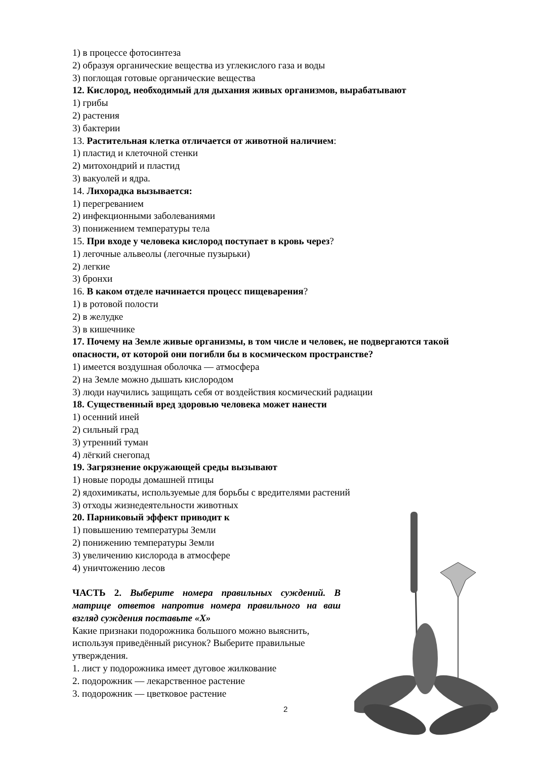1) в процессе фотосинтеза
2) образуя органические вещества из углекислого газа и воды
3) поглощая готовые органические вещества
12. Кислород, необходимый для дыхания живых организмов, вырабатывают
1) грибы
2) растения
3) бактерии
13. Растительная клетка отличается от животной наличием:
1) пластид и клеточной стенки
2) митохондрий и пластид
3) вакуолей и ядра.
14. Лихорадка вызывается:
1) перегреванием
2) инфекционными заболеваниями
3) понижением температуры тела
15. При входе у человека кислород поступает в кровь через?
1) легочные альвеолы (легочные пузырьки)
2) легкие
3) бронхи
16. В каком отделе начинается процесс пищеварения?
1) в ротовой полости
2) в желудке
3) в кишечнике
17. Почему на Земле живые организмы, в том числе и человек, не подвергаются такой опасности, от которой они погибли бы в космическом пространстве?
1) имеется воздушная оболочка — атмосфера
2) на Земле можно дышать кислородом
3) люди научились защищать себя от воздействия космический радиации
18. Существенный вред здоровью человека может нанести
1) осенний иней
2) сильный град
3) утренний туман
4) лёгкий снегопад
19. Загрязнение окружающей среды вызывают
1) новые породы домашней птицы
2) ядохимикаты, используемые для борьбы с вредителями растений
3) отходы жизнедеятельности животных
20. Парниковый эффект приводит к
1) повышению температуры Земли
2) понижению температуры Земли
3) увеличению кислорода в атмосфере
4) уничтожению лесов
ЧАСТЬ 2. Выберите номера правильных суждений. В матрице ответов напротив номера правильного на ваш взгляд суждения поставьте «Х»
Какие признаки подорожника большого можно выяснить, используя приведённый рисунок? Выберите правильные утверждения.
1. лист у подорожника имеет дуговое жилкование
2. подорожник — лекарственное растение
3. подорожник — цветковое растение
2